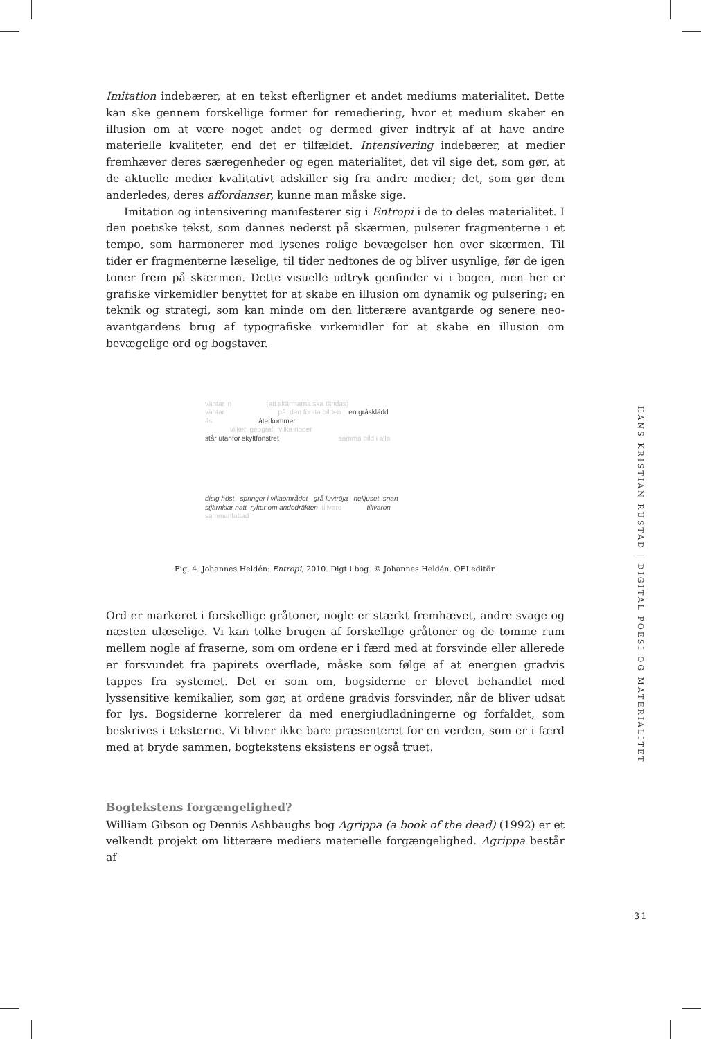Imitation indebærer, at en tekst efterligner et andet mediums materialitet. Dette kan ske gennem forskellige former for remediering, hvor et medium skaber en illusion om at være noget andet og dermed giver indtryk af at have andre materielle kvaliteter, end det er tilfældet. Intensivering indebærer, at medier fremhæver deres særegenheder og egen materialitet, det vil sige det, som gør, at de aktuelle medier kvalitativt adskiller sig fra andre medier; det, som gør dem anderledes, deres affordanser, kunne man måske sige.
Imitation og intensivering manifesterer sig i Entropi i de to deles materialitet. I den poetiske tekst, som dannes nederst på skærmen, pulserer fragmenterne i et tempo, som harmonerer med lysenes rolige bevægelser hen over skærmen. Til tider er fragmenterne læselige, til tider nedtones de og bliver usynlige, før de igen toner frem på skærmen. Dette visuelle udtryk genfinder vi i bogen, men her er grafiske virkemidler benyttet for at skabe en illusion om dynamik og pulsering; en teknik og strategi, som kan minde om den litterære avantgarde og senere neo-avantgardens brug af typografiske virkemidler for at skabe en illusion om bevægelige ord og bogstaver.
väntar in (att skärmarna ska tändas)
väntar på den första bilden en gråsklädd
ås återkommer
vilken geografi vilka noder
står utanför skyltfönstret samma bild i alla
disig höst springer i villaområdet grå luvtröja helljuset snart
stjärnklar natt ryker om andedräkten tillvaro tillvaron
sammanfattad
Fig. 4. Johannes Heldén: Entropi, 2010. Digt i bog. © Johannes Heldén. OEI editör.
Ord er markeret i forskellige gråtoner, nogle er stærkt fremhævet, andre svage og næsten ulæselige. Vi kan tolke brugen af forskellige gråtoner og de tomme rum mellem nogle af fraserne, som om ordene er i færd med at forsvinde eller allerede er forsvundet fra papirets overflade, måske som følge af at energien gradvis tappes fra systemet. Det er som om, bogsiderne er blevet behandlet med lyssensitive kemikalier, som gør, at ordene gradvis forsvinder, når de bliver udsat for lys. Bogsiderne korrelerer da med energiudladningerne og forfaldet, som beskrives i teksterne. Vi bliver ikke bare præsenteret for en verden, som er i færd med at bryde sammen, bogtekstens eksistens er også truet.
Bogtekstens forgængelighed?
William Gibson og Dennis Ashbaughs bog Agrippa (a book of the dead) (1992) er et velkendt projekt om litterære mediers materielle forgængelighed. Agrippa består af
HANS KRISTIAN RUSTAD | DIGITAL POESI OG MATERIALITET
31